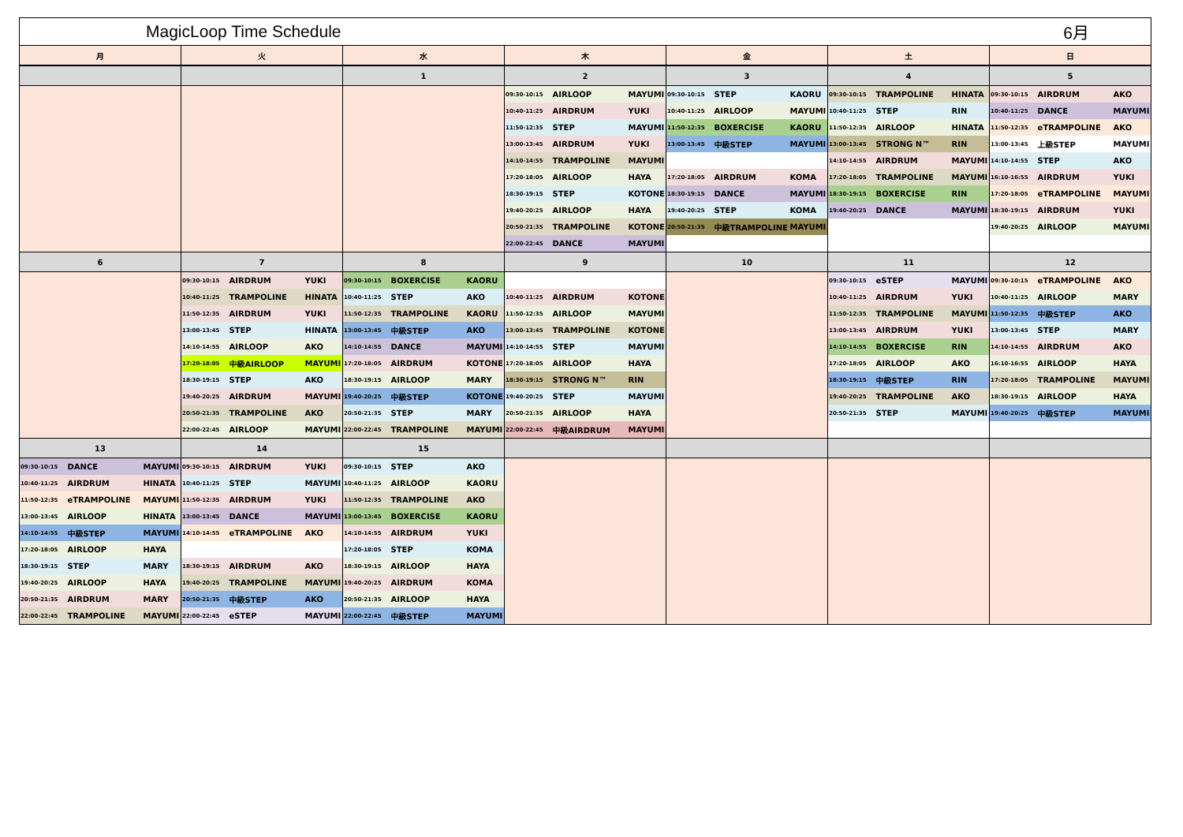MagicLoop Time Schedule 6月
| 月 | | | 火 | | | 水 | | | 木 | | | 金 | | | 土 | | | 日 | | |
| --- | --- | --- | --- | --- | --- | --- | --- | --- | --- | --- | --- | --- | --- | --- | --- | --- | --- | --- | --- | --- |
| | | | | | | 1 | | | 2 | | | 3 | | | 4 | | | 5 | | |
| | | | | | | | | | 09:30-10:15 | AIRLOOP | MAYUMI | 09:30-10:15 | STEP | KAORU | 09:30-10:15 | TRAMPOLINE | HINATA | 09:30-10:15 | AIRDRUM | AKO |
| | | | | | | | | | 10:40-11:25 | AIRDRUM | YUKI | 10:40-11:25 | AIRLOOP | MAYUMI | 10:40-11:25 | STEP | RIN | 10:40-11:25 | DANCE | MAYUMI |
| | | | | | | | | | 11:50-12:35 | STEP | MAYUMI | 11:50-12:35 | BOXERCISE | KAORU | 11:50-12:35 | AIRLOOP | HINATA | 11:50-12:35 | eTRAMPOLINE | AKO |
| | | | | | | | | | 13:00-13:45 | AIRDRUM | YUKI | 13:00-13:45 | 中級STEP | MAYUMI | 13:00-13:45 | STRONG N™ | RIN | 13:00-13:45 | 上級STEP | MAYUMI |
| | | | | | | | | | 14:10-14:55 | TRAMPOLINE | MAYUMI | | | | 14:10-14:55 | AIRDRUM | MAYUMI | 14:10-14:55 | STEP | AKO |
| | | | | | | | | | 17:20-18:05 | AIRLOOP | HAYA | 17:20-18:05 | AIRDRUM | KOMA | 17:20-18:05 | TRAMPOLINE | MAYUMI | 16:10-16:55 | AIRDRUM | YUKI |
| | | | | | | | | | 18:30-19:15 | STEP | KOTONE | 18:30-19:15 | DANCE | MAYUMI | 18:30-19:15 | BOXERCISE | RIN | 17:20-18:05 | eTRAMPOLINE | MAYUMI |
| | | | | | | | | | 19:40-20:25 | AIRLOOP | HAYA | 19:40-20:25 | STEP | KOMA | 19:40-20:25 | DANCE | MAYUMI | 18:30-19:15 | AIRDRUM | YUKI |
| | | | | | | | | | 20:50-21:35 | TRAMPOLINE | KOTONE | 20:50-21:35 | 中級TRAMPOLINE | MAYUMI | | | | 19:40-20:25 | AIRLOOP | MAYUMI |
| | | | | | | | | | 22:00-22:45 | DANCE | MAYUMI | | | | | | | | | |
| 6 | | | 7 | | | 8 | | | 9 | | | 10 | | | 11 | | | 12 | | |
| | | | 09:30-10:15 | AIRDRUM | YUKI | 09:30-10:15 | BOXERCISE | KAORU | | | | | | | 09:30-10:15 | eSTEP | MAYUMI | 09:30-10:15 | eTRAMPOLINE | AKO |
| | | | 10:40-11:25 | TRAMPOLINE | HINATA | 10:40-11:25 | STEP | AKO | 10:40-11:25 | AIRDRUM | KOTONE | | | | 10:40-11:25 | AIRDRUM | YUKI | 10:40-11:25 | AIRLOOP | MARY |
| | | | 11:50-12:35 | AIRDRUM | YUKI | 11:50-12:35 | TRAMPOLINE | KAORU | 11:50-12:35 | AIRLOOP | MAYUMI | | | | 11:50-12:35 | TRAMPOLINE | MAYUMI | 11:50-12:35 | 中級STEP | AKO |
| | | | 13:00-13:45 | STEP | HINATA | 13:00-13:45 | 中級STEP | AKO | 13:00-13:45 | TRAMPOLINE | KOTONE | | | | 13:00-13:45 | AIRDRUM | YUKI | 13:00-13:45 | STEP | MARY |
| | | | 14:10-14:55 | AIRLOOP | AKO | 14:10-14:55 | DANCE | MAYUMI | 14:10-14:55 | STEP | MAYUMI | | | | 14:10-14:55 | BOXERCISE | RIN | 14:10-14:55 | AIRDRUM | AKO |
| | | | 17:20-18:05 | 中級AIRLOOP | MAYUMI | 17:20-18:05 | AIRDRUM | KOTONE | 17:20-18:05 | AIRLOOP | HAYA | | | | 17:20-18:05 | AIRLOOP | AKO | 16:10-16:55 | AIRLOOP | HAYA |
| | | | 18:30-19:15 | STEP | AKO | 18:30-19:15 | AIRLOOP | MARY | 18:30-19:15 | STRONG N™ | RIN | | | | 18:30-19:15 | 中級STEP | RIN | 17:20-18:05 | TRAMPOLINE | MAYUMI |
| | | | 19:40-20:25 | AIRDRUM | MAYUMI | 19:40-20:25 | 中級STEP | KOTONE | 19:40-20:25 | STEP | MAYUMI | | | | 19:40-20:25 | TRAMPOLINE | AKO | 18:30-19:15 | AIRLOOP | HAYA |
| | | | 20:50-21:35 | TRAMPOLINE | AKO | 20:50-21:35 | STEP | MARY | 20:50-21:35 | AIRLOOP | HAYA | | | | 20:50-21:35 | STEP | MAYUMI | 19:40-20:25 | 中級STEP | MAYUMI |
| | | | 22:00-22:45 | AIRLOOP | MAYUMI | 22:00-22:45 | TRAMPOLINE | MAYUMI | 22:00-22:45 | 中級AIRDRUM | MAYUMI | | | | | | | | | |
| 13 | | | 14 | | | 15 | | | | | | | | | | | | | | |
| 09:30-10:15 | DANCE | MAYUMI | 09:30-10:15 | AIRDRUM | YUKI | 09:30-10:15 | STEP | AKO | | | | | | | | | | | | |
| 10:40-11:25 | AIRDRUM | HINATA | 10:40-11:25 | STEP | MAYUMI | 10:40-11:25 | AIRLOOP | KAORU | | | | | | | | | | | | |
| 11:50-12:35 | eTRAMPOLINE | MAYUMI | 11:50-12:35 | AIRDRUM | YUKI | 11:50-12:35 | TRAMPOLINE | AKO | | | | | | | | | | | | |
| 13:00-13:45 | AIRLOOP | HINATA | 13:00-13:45 | DANCE | MAYUMI | 13:00-13:45 | BOXERCISE | KAORU | | | | | | | | | | | | |
| 14:10-14:55 | 中級STEP | MAYUMI | 14:10-14:55 | eTRAMPOLINE | AKO | 14:10-14:55 | AIRDRUM | YUKI | | | | | | | | | | | | |
| 17:20-18:05 | AIRLOOP | HAYA | | | | 17:20-18:05 | STEP | KOMA | | | | | | | | | | | | |
| 18:30-19:15 | STEP | MARY | 18:30-19:15 | AIRDRUM | AKO | 18:30-19:15 | AIRLOOP | HAYA | | | | | | | | | | | | |
| 19:40-20:25 | AIRLOOP | HAYA | 19:40-20:25 | TRAMPOLINE | MAYUMI | 19:40-20:25 | AIRDRUM | KOMA | | | | | | | | | | | | |
| 20:50-21:35 | AIRDRUM | MARY | 20:50-21:35 | 中級STEP | AKO | 20:50-21:35 | AIRLOOP | HAYA | | | | | | | | | | | | |
| 22:00-22:45 | TRAMPOLINE | MAYUMI | 22:00-22:45 | eSTEP | MAYUMI | 22:00-22:45 | 中級STEP | MAYUMI | | | | | | | | | | | | |